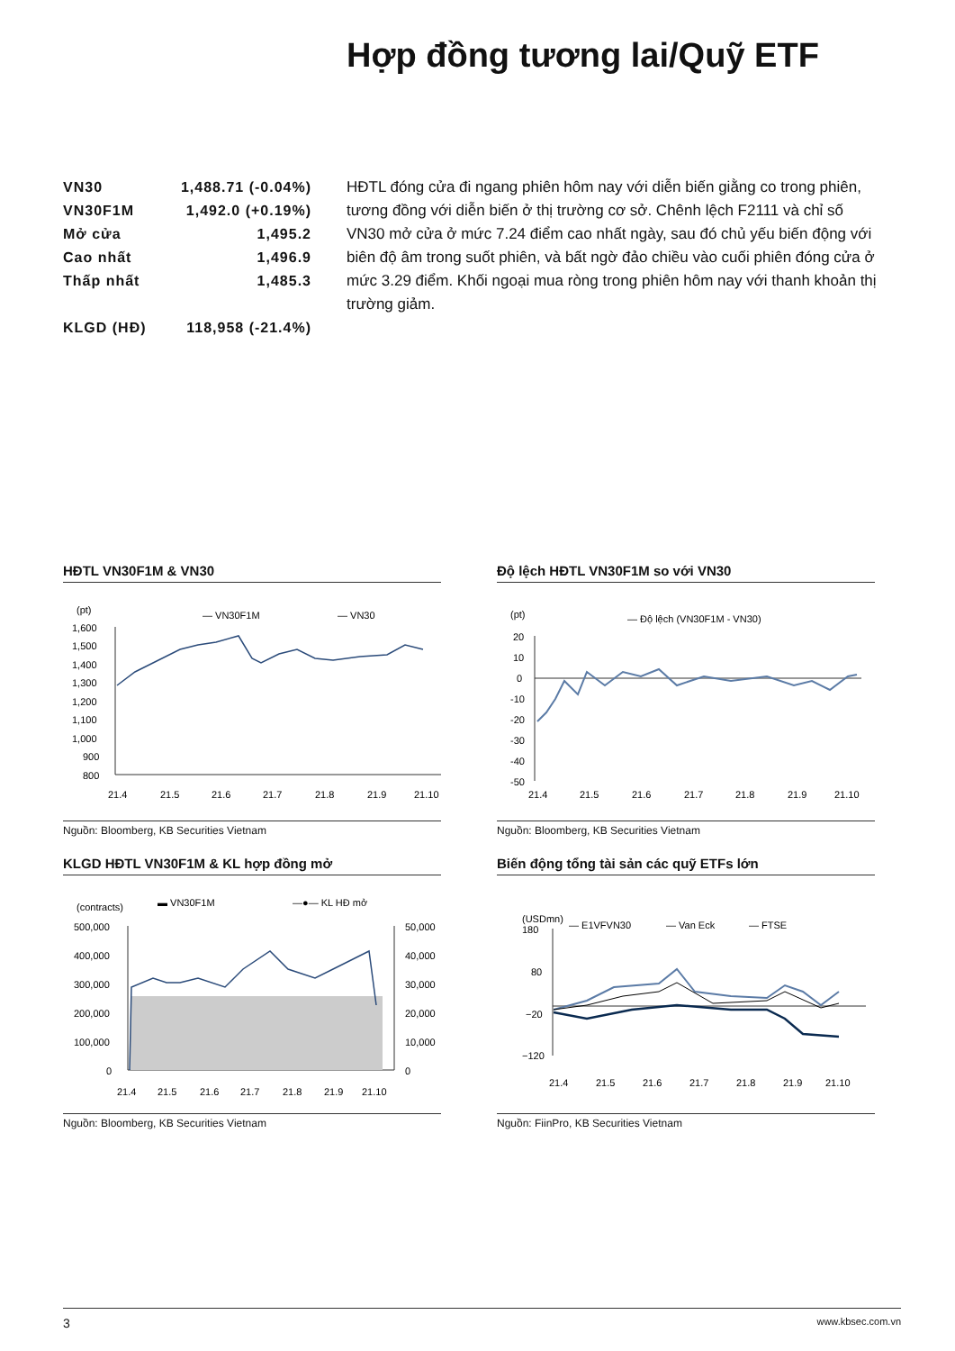Hợp đồng tương lai/Quỹ ETF
| VN30 | 1,488.71 (-0.04%) |
| VN30F1M | 1,492.0 (+0.19%) |
| Mở cửa | 1,495.2 |
| Cao nhất | 1,496.9 |
| Thấp nhất | 1,485.3 |
| KLGD (HĐ) | 118,958 (-21.4%) |
HĐTL đóng cửa đi ngang phiên hôm nay với diễn biến giằng co trong phiên, tương đồng với diễn biến ở thị trường cơ sở. Chênh lệch F2111 và chỉ số VN30 mở cửa ở mức 7.24 điểm cao nhất ngày, sau đó chủ yếu biến động với biên độ âm trong suốt phiên, và bất ngờ đảo chiều vào cuối phiên đóng cửa ở mức 3.29 điểm. Khối ngoại mua ròng trong phiên hôm nay với thanh khoản thị trường giảm.
HĐTL VN30F1M & VN30
(pt)
— VN30F1M
— VN30
1,600
1,500
1,400
1,300
1,200
1,100
1,000
900
800
21.4
21.5
21.6
21.7
21.8
21.9
21.10
Nguồn: Bloomberg, KB Securities Vietnam
Độ lệch HĐTL VN30F1M so với VN30
(pt)
— Độ lệch (VN30F1M - VN30)
20
10
0
-10
-20
-30
-40
-50
21.4
21.5
21.6
21.7
21.8
21.9
21.10
Nguồn: Bloomberg, KB Securities Vietnam
KLGD HĐTL VN30F1M & KL hợp đồng mở
(contracts)
▬ VN30F1M
—●— KL HĐ mở
500,000
400,000
300,000
200,000
100,000
0
50,000
40,000
30,000
20,000
10,000
0
21.4
21.5
21.6
21.7
21.8
21.9
21.10
Nguồn: Bloomberg, KB Securities Vietnam
Biến động tổng tài sản các quỹ ETFs lớn
(USDmn)
180
— E1VFVN30
— Van Eck
— FTSE
80
−20
−120
21.4
21.5
21.6
21.7
21.8
21.9
21.10
Nguồn: FiinPro, KB Securities Vietnam
3 www.kbsec.com.vn